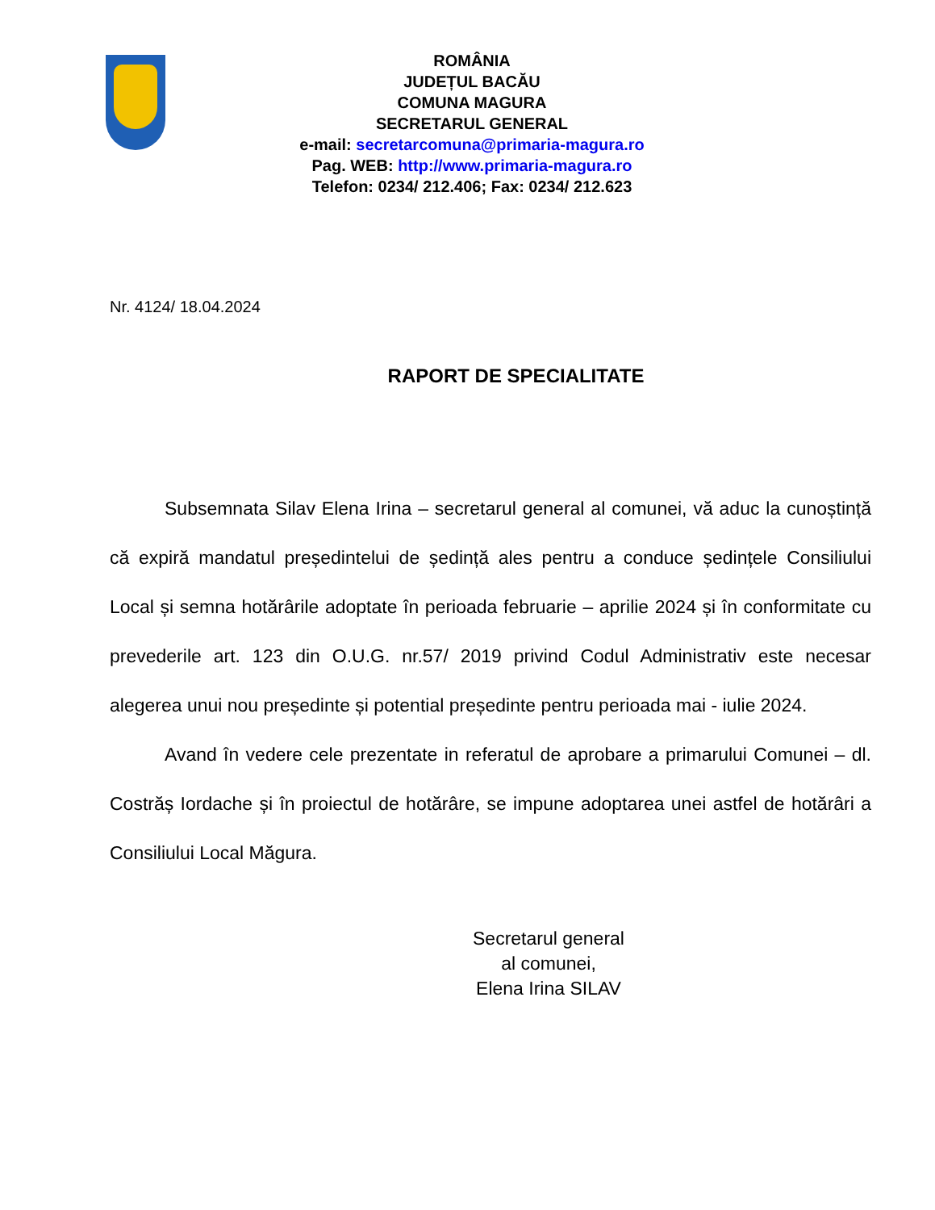ROMÂNIA
JUDEȚUL BACĂU
COMUNA MAGURA
SECRETARUL GENERAL
e-mail: secretarcomuna@primaria-magura.ro
Pag. WEB: http://www.primaria-magura.ro
Telefon: 0234/ 212.406; Fax: 0234/ 212.623
Nr. 4124/ 18.04.2024
RAPORT DE SPECIALITATE
Subsemnata Silav Elena Irina – secretarul general al comunei, vă aduc la cunoștință că expiră mandatul președintelui de ședință ales pentru a conduce ședințele Consiliului Local și semna hotărârile adoptate în perioada februarie – aprilie 2024 și în conformitate cu prevederile art. 123 din O.U.G. nr.57/ 2019 privind Codul Administrativ este necesar alegerea unui nou președinte și potential președinte pentru perioada mai - iulie 2024.
Avand în vedere cele prezentate in referatul de aprobare a primarului Comunei – dl. Costrăș Iordache și în proiectul de hotărâre, se impune adoptarea unei astfel de hotărâri a Consiliului Local Măgura.
Secretarul general
al comunei,
Elena Irina SILAV